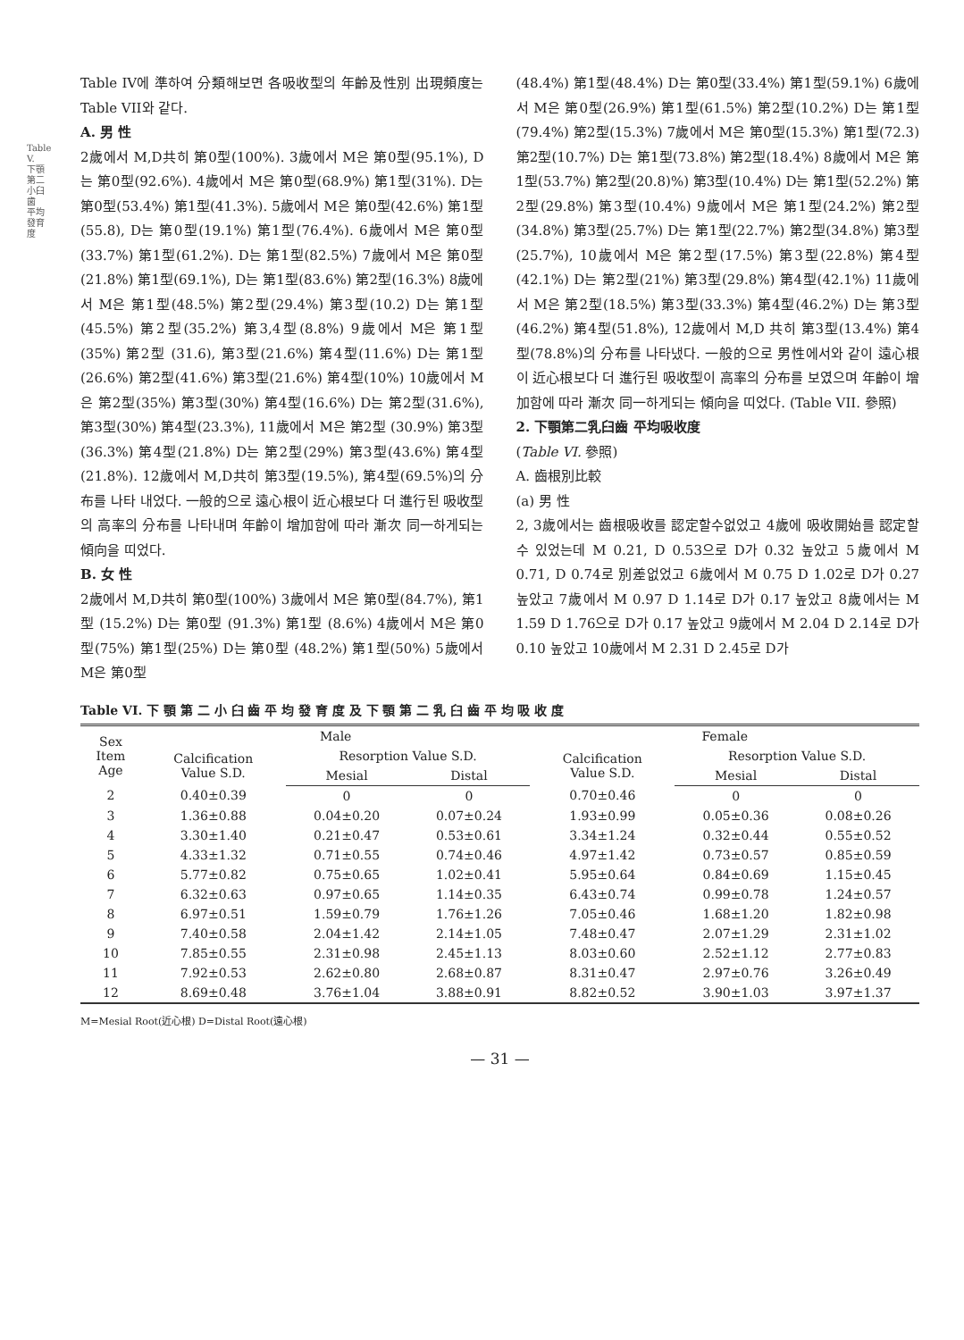Table V. 下顎第二小臼歯 平均發育度
Table IV에 準하여 分類해보면 各吸收型의 年齡及性別 出現頻度는 Table VII와 같다.
A. 男 性
2歲에서 M,D共히 第0型(100%). 3歲에서 M은 第0型(95.1%), D는 第0型(92.6%). 4歲에서 M은 第0型(68.9%) 第1型(31%). D는 第0型(53.4%) 第1型(41.3%). 5歲에서 M은 第0型(42.6%) 第1型(55.8), D는 第0型(19.1%) 第1型(76.4%). 6歲에서 M은 第0型(33.7%) 第1型(61.2%). D는 第1型(82.5%) 7歲에서 M은 第0型(21.8%) 第1型(69.1%), D는 第1型(83.6%) 第2型(16.3%) 8歲에서 M은 第1型(48.5%) 第2型(29.4%) 第3型(10.2) D는 第1型(45.5%) 第2型(35.2%) 第3,4型(8.8%) 9歲에서 M은 第1型(35%) 第2型 (31.6), 第3型(21.6%) 第4型(11.6%) D는 第1型(26.6%) 第2型(41.6%) 第3型(21.6%) 第4型(10%) 10歲에서 M은 第2型(35%) 第3型(30%) 第4型(16.6%) D는 第2型(31.6%), 第3型(30%) 第4型(23.3%), 11歲에서 M은 第2型 (30.9%) 第3型(36.3%) 第4型(21.8%) D는 第2型(29%) 第3型(43.6%) 第4型(21.8%). 12歲에서 M,D共히 第3型(19.5%), 第4型(69.5%)의 分布를 나타 내었다. 一般的으로 遠心根이 近心根보다 더 進行된 吸收型의 高率의 分布를 나타내며 年齡이 增加함에 따라 漸次 同一하게되는 傾向을 띠었다.
B. 女 性
2歲에서 M,D共히 第0型(100%) 3歲에서 M은 第0型(84.7%), 第1型 (15.2%) D는 第0型 (91.3%) 第1型 (8.6%) 4歲에서 M은 第0型(75%) 第1型(25%) D는 第0型 (48.2%) 第1型(50%) 5歲에서 M은 第0型
(48.4%) 第1型(48.4%) D는 第0型(33.4%) 第1型(59.1%) 6歲에서 M은 第0型(26.9%) 第1型(61.5%) 第2型(10.2%) D는 第1型(79.4%) 第2型(15.3%) 7歲에서 M은 第0型(15.3%) 第1型(72.3) 第2型(10.7%) D는 第1型(73.8%) 第2型(18.4%) 8歲에서 M은 第1型(53.7%) 第2型(20.8)%) 第3型(10.4%) D는 第1型(52.2%) 第2型(29.8%) 第3型(10.4%) 9歲에서 M은 第1型(24.2%) 第2型(34.8%) 第3型(25.7%) D는 第1型(22.7%) 第2型(34.8%) 第3型(25.7%), 10歲에서 M은 第2型(17.5%) 第3型(22.8%) 第4型(42.1%) D는 第2型(21%) 第3型(29.8%) 第4型(42.1%) 11歲에서 M은 第2型(18.5%) 第3型(33.3%) 第4型(46.2%) D는 第3型(46.2%) 第4型(51.8%), 12歲에서 M,D 共히 第3型(13.4%) 第4型(78.8%)의 分布를 나타냈다. 一般的으로 男性에서와 같이 遠心根이 近心根보다 더 進行된 吸收型이 高率의 分布를 보였으며 年齡이 增加함에 따라 漸次 同一하게되는 傾向을 띠었다. (Table VII. 參照)
2. 下顎第二乳臼齒 平均吸收度
(Table VI. 參照)
A. 齒根別比較
(a) 男 性
2, 3歲에서는 齒根吸收를 認定할수없었고 4歲에 吸收開始를 認定할 수 있었는데 M 0.21, D 0.53으로 D가 0.32 높았고 5歲에서 M 0.71, D 0.74로 別差없었고 6歲에서 M 0.75 D 1.02로 D가 0.27 높았고 7歲에서 M 0.97 D 1.14로 D가 0.17 높았고 8歲에서는 M 1.59 D 1.76으로 D가 0.17 높았고 9歲에서 M 2.04 D 2.14로 D가 0.10 높았고 10歲에서 M 2.31 D 2.45로 D가
Table VI. 下 顎 第 二 小 臼 齒 平 均 發 育 度 及 下 顎 第 二 乳 臼 齒 平 均 吸 收 度
| Sex Item Age | Male | | | Female | | |
| --- | --- | --- | --- | --- | --- | --- |
| | Calcification Value S.D. | Resorption Value S.D. | | Calcification Value S.D. | Resorption Value S.D. | |
| | | Mesial | Distal | | Mesial | Distal |
| 2 | 0.40±0.39 | 0 | 0 | 0.70±0.46 | 0 | 0 |
| 3 | 1.36±0.88 | 0.04±0.20 | 0.07±0.24 | 1.93±0.99 | 0.05±0.36 | 0.08±0.26 |
| 4 | 3.30±1.40 | 0.21±0.47 | 0.53±0.61 | 3.34±1.24 | 0.32±0.44 | 0.55±0.52 |
| 5 | 4.33±1.32 | 0.71±0.55 | 0.74±0.46 | 4.97±1.42 | 0.73±0.57 | 0.85±0.59 |
| 6 | 5.77±0.82 | 0.75±0.65 | 1.02±0.41 | 5.95±0.64 | 0.84±0.69 | 1.15±0.45 |
| 7 | 6.32±0.63 | 0.97±0.65 | 1.14±0.35 | 6.43±0.74 | 0.99±0.78 | 1.24±0.57 |
| 8 | 6.97±0.51 | 1.59±0.79 | 1.76±1.26 | 7.05±0.46 | 1.68±1.20 | 1.82±0.98 |
| 9 | 7.40±0.58 | 2.04±1.42 | 2.14±1.05 | 7.48±0.47 | 2.07±1.29 | 2.31±1.02 |
| 10 | 7.85±0.55 | 2.31±0.98 | 2.45±1.13 | 8.03±0.60 | 2.52±1.12 | 2.77±0.83 |
| 11 | 7.92±0.53 | 2.62±0.80 | 2.68±0.87 | 8.31±0.47 | 2.97±0.76 | 3.26±0.49 |
| 12 | 8.69±0.48 | 3.76±1.04 | 3.88±0.91 | 8.82±0.52 | 3.90±1.03 | 3.97±1.37 |
M=Mesial Root(近心根) D=Distal Root(遠心根)
— 31 —